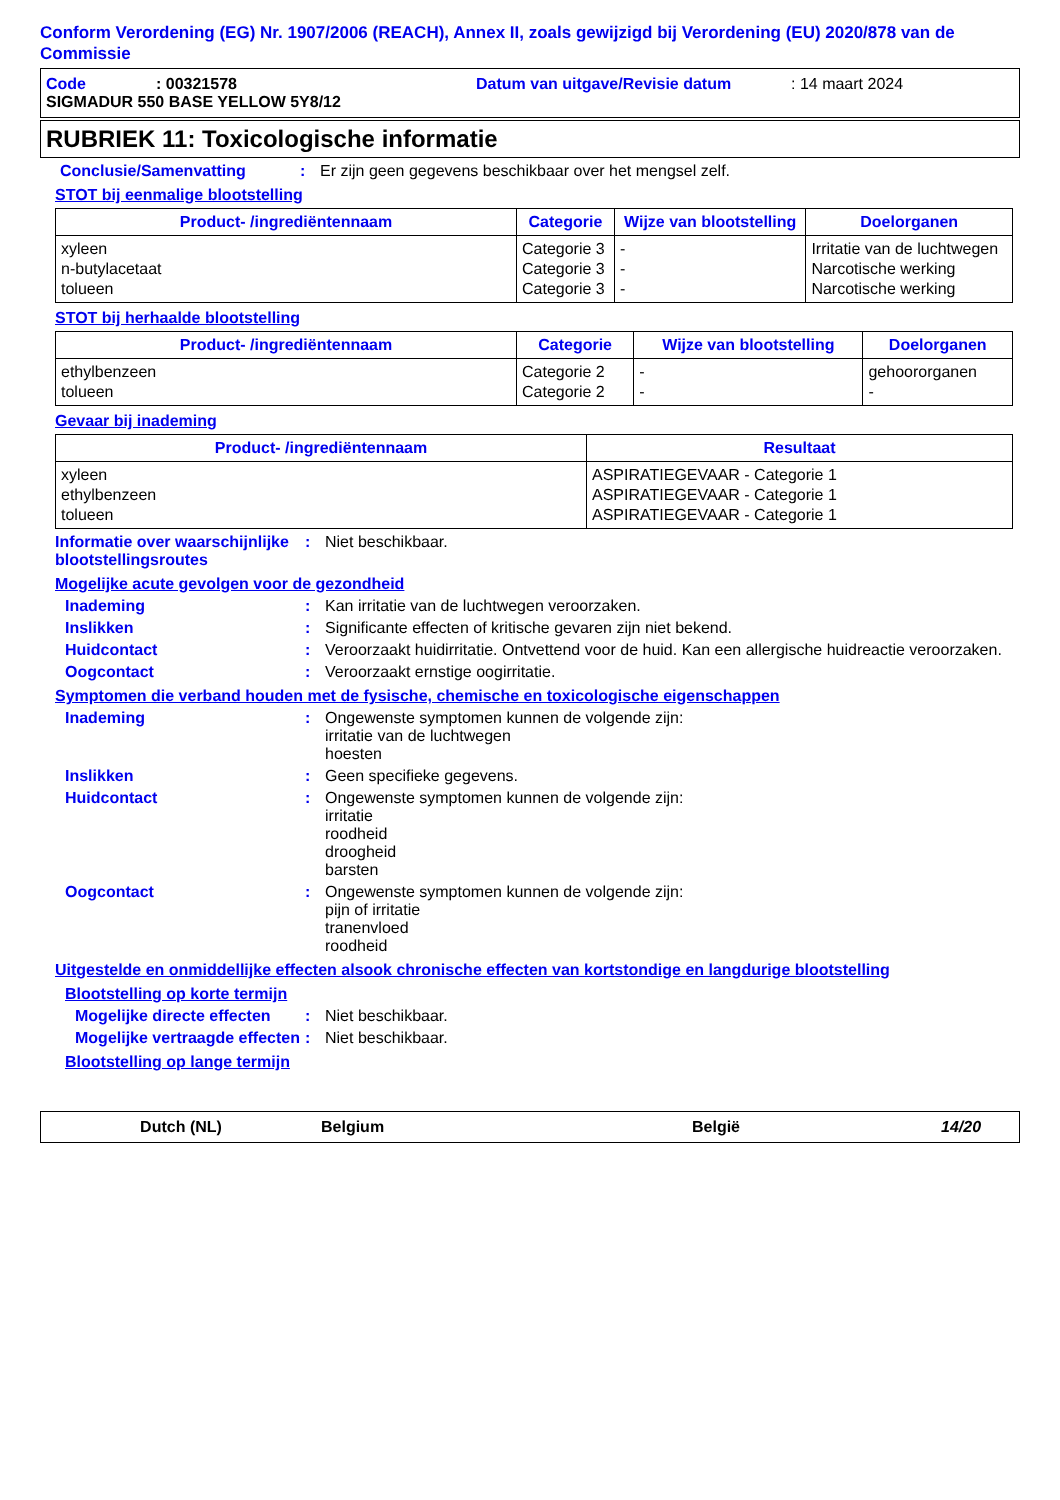Conform Verordening (EG) Nr. 1907/2006 (REACH), Annex II, zoals gewijzigd bij Verordening (EU) 2020/878 van de Commissie
Code: 00321578 Datum van uitgave/Revisie datum: 14 maart 2024
SIGMADUR 550 BASE YELLOW 5Y8/12
RUBRIEK 11: Toxicologische informatie
Conclusie/Samenvatting: Er zijn geen gegevens beschikbaar over het mengsel zelf.
STOT bij eenmalige blootstelling
| Product- /ingrediëntennaam | Categorie | Wijze van blootstelling | Doelorganen |
| --- | --- | --- | --- |
| xyleen n-butylacetaat tolueen | Categorie 3 Categorie 3 Categorie 3 | - - - | Irritatie van de luchtwegen Narcotische werking Narcotische werking |
STOT bij herhaalde blootstelling
| Product- /ingrediëntennaam | Categorie | Wijze van blootstelling | Doelorganen |
| --- | --- | --- | --- |
| ethylbenzeen tolueen | Categorie 2 Categorie 2 | - - | gehoororganen - |
Gevaar bij inademing
| Product- /ingrediëntennaam | Resultaat |
| --- | --- |
| xyleen ethylbenzeen tolueen | ASPIRATIEGEVAAR - Categorie 1 ASPIRATIEGEVAAR - Categorie 1 ASPIRATIEGEVAAR - Categorie 1 |
Informatie over waarschijnlijke blootstellingsroutes: Niet beschikbaar.
Mogelijke acute gevolgen voor de gezondheid
Inademing: Kan irritatie van de luchtwegen veroorzaken.
Inslikken: Significante effecten of kritische gevaren zijn niet bekend.
Huidcontact: Veroorzaakt huidirritatie. Ontvettend voor de huid. Kan een allergische huidreactie veroorzaken.
Oogcontact: Veroorzaakt ernstige oogirritatie.
Symptomen die verband houden met de fysische, chemische en toxicologische eigenschappen
Inademing: Ongewenste symptomen kunnen de volgende zijn:
irritatie van de luchtwegen
hoesten
Inslikken: Geen specifieke gegevens.
Huidcontact: Ongewenste symptomen kunnen de volgende zijn:
irritatie
roodheid
droogheid
barsten
Oogcontact: Ongewenste symptomen kunnen de volgende zijn:
pijn of irritatie
tranenvloed
roodheid
Uitgestelde en onmiddellijke effecten alsook chronische effecten van kortstondige en langdurige blootstelling
Blootstelling op korte termijn
Mogelijke directe effecten: Niet beschikbaar.
Mogelijke vertraagde effecten: Niet beschikbaar.
Blootstelling op lange termijn
Dutch (NL) Belgium België 14/20